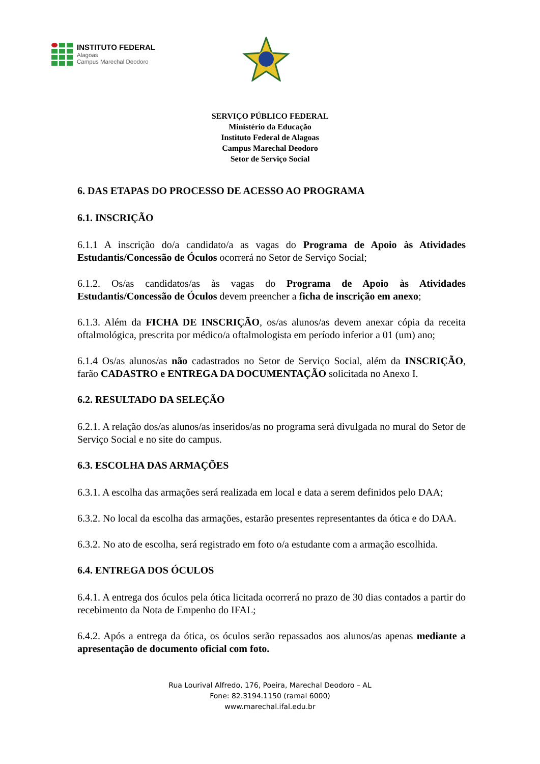INSTITUTO FEDERAL
Alagoas
Campus Marechal Deodoro
SERVIÇO PÚBLICO FEDERAL
Ministério da Educação
Instituto Federal de Alagoas
Campus Marechal Deodoro
Setor de Serviço Social
6. DAS ETAPAS DO PROCESSO DE ACESSO AO PROGRAMA
6.1. INSCRIÇÃO
6.1.1 A inscrição do/a candidato/a as vagas do Programa de Apoio às Atividades Estudantis/Concessão de Óculos ocorrerá no Setor de Serviço Social;
6.1.2. Os/as candidatos/as às vagas do Programa de Apoio às Atividades Estudantis/Concessão de Óculos devem preencher a ficha de inscrição em anexo;
6.1.3. Além da FICHA DE INSCRIÇÃO, os/as alunos/as devem anexar cópia da receita oftalmológica, prescrita por médico/a oftalmologista em período inferior a 01 (um) ano;
6.1.4 Os/as alunos/as não cadastrados no Setor de Serviço Social, além da INSCRIÇÃO, farão CADASTRO e ENTREGA DA DOCUMENTAÇÃO solicitada no Anexo I.
6.2. RESULTADO DA SELEÇÃO
6.2.1. A relação dos/as alunos/as inseridos/as no programa será divulgada no mural do Setor de Serviço Social e no site do campus.
6.3. ESCOLHA DAS ARMAÇÕES
6.3.1. A escolha das armações será realizada em local e data a serem definidos pelo DAA;
6.3.2. No local da escolha das armações, estarão presentes representantes da ótica e do DAA.
6.3.2. No ato de escolha, será registrado em foto o/a estudante com a armação escolhida.
6.4. ENTREGA DOS ÓCULOS
6.4.1. A entrega dos óculos pela ótica licitada ocorrerá no prazo de 30 dias contados a partir do recebimento da Nota de Empenho do IFAL;
6.4.2. Após a entrega da ótica, os óculos serão repassados aos alunos/as apenas mediante a apresentação de documento oficial com foto.
Rua Lourival Alfredo, 176, Poeira, Marechal Deodoro – AL
Fone: 82.3194.1150 (ramal 6000)
www.marechal.ifal.edu.br